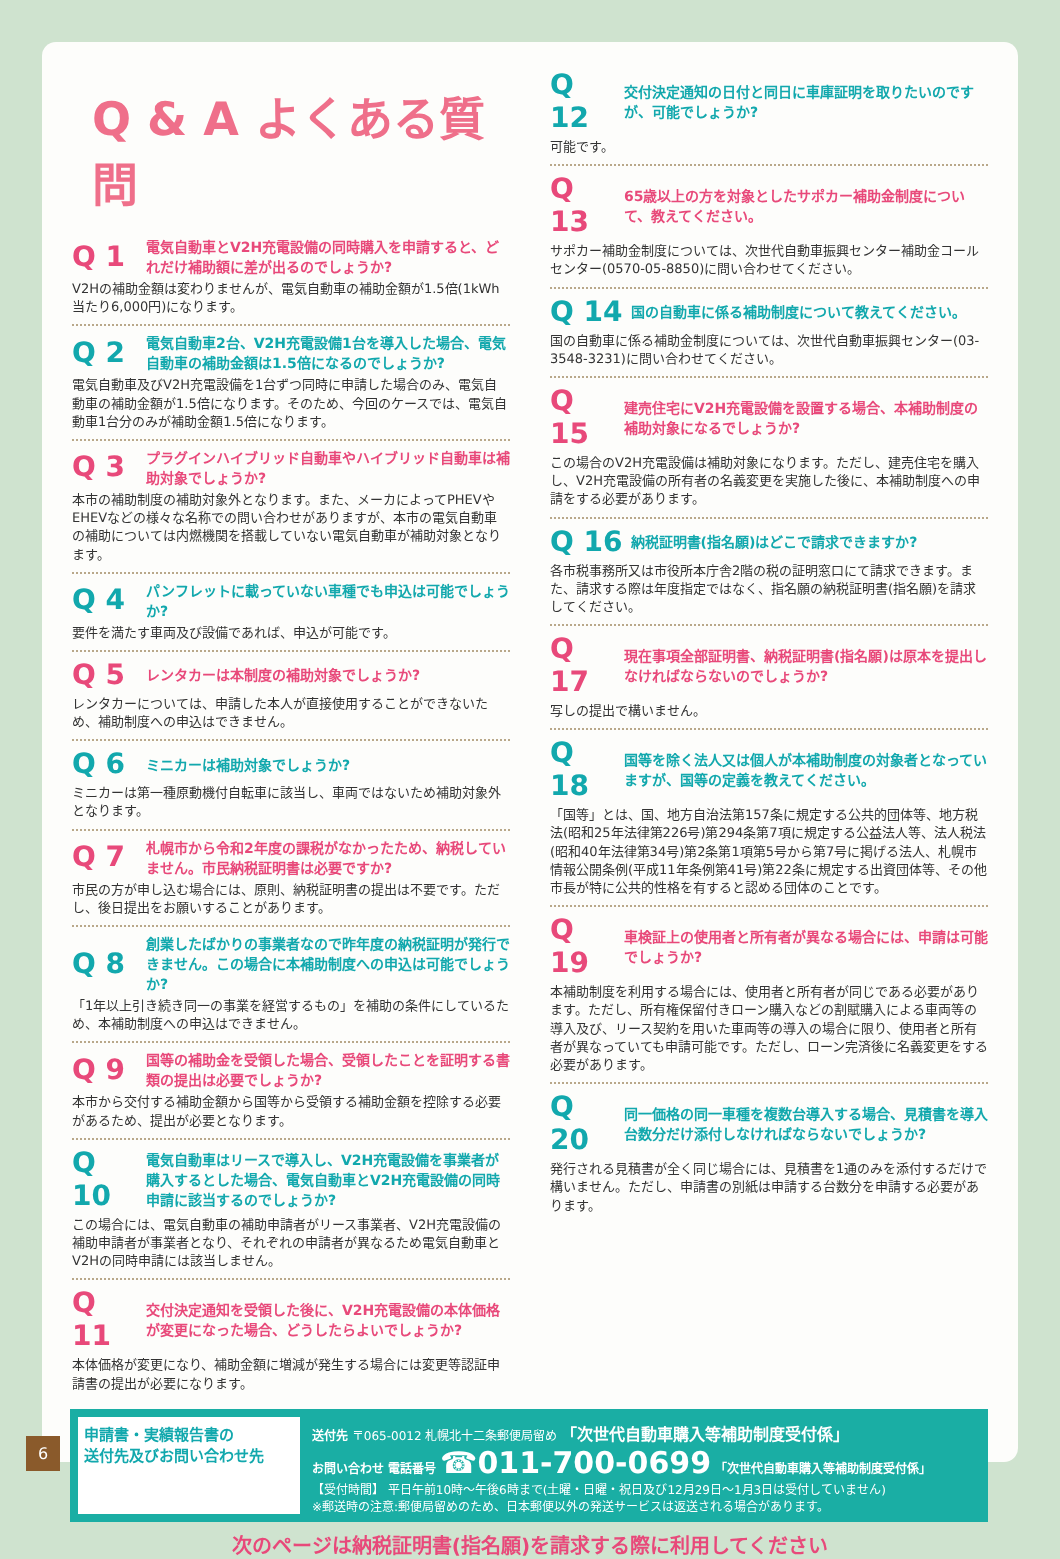Q & A よくある質問
Q 1 電気自動車とV2H充電設備の同時購入を申請すると、どれだけ補助額に差が出るのでしょうか?
V2Hの補助金額は変わりませんが、電気自動車の補助金額が1.5倍(1kWh当たり6,000円)になります。
Q 2 電気自動車2台、V2H充電設備1台を導入した場合、電気自動車の補助金額は1.5倍になるのでしょうか?
電気自動車及びV2H充電設備を1台ずつ同時に申請した場合のみ、電気自動車の補助金額が1.5倍になります。そのため、今回のケースでは、電気自動車1台分のみが補助金額1.5倍になります。
Q 3 プラグインハイブリッド自動車やハイブリッド自動車は補助対象でしょうか?
本市の補助制度の補助対象外となります。また、メーカによってPHEVやEHEVなどの様々な名称での問い合わせがありますが、本市の電気自動車の補助については内燃機関を搭載していない電気自動車が補助対象となります。
Q 4 パンフレットに載っていない車種でも申込は可能でしょうか?
要件を満たす車両及び設備であれば、申込が可能です。
Q 5 レンタカーは本制度の補助対象でしょうか?
レンタカーについては、申請した本人が直接使用することができないため、補助制度への申込はできません。
Q 6 ミニカーは補助対象でしょうか?
ミニカーは第一種原動機付自転車に該当し、車両ではないため補助対象外となります。
Q 7 札幌市から令和2年度の課税がなかったため、納税していません。市民納税証明書は必要ですか?
市民の方が申し込む場合には、原則、納税証明書の提出は不要です。ただし、後日提出をお願いすることがあります。
Q 8 創業したばかりの事業者なので昨年度の納税証明が発行できません。この場合に本補助制度への申込は可能でしょうか?
「1年以上引き続き同一の事業を経営するもの」を補助の条件にしているため、本補助制度への申込はできません。
Q 9 国等の補助金を受領した場合、受領したことを証明する書類の提出は必要でしょうか?
本市から交付する補助金額から国等から受領する補助金額を控除する必要があるため、提出が必要となります。
Q 10 電気自動車はリースで導入し、V2H充電設備を事業者が購入するとした場合、電気自動車とV2H充電設備の同時申請に該当するのでしょうか?
この場合には、電気自動車の補助申請者がリース事業者、V2H充電設備の補助申請者が事業者となり、それぞれの申請者が異なるため電気自動車とV2Hの同時申請には該当しません。
Q 11 交付決定通知を受領した後に、V2H充電設備の本体価格が変更になった場合、どうしたらよいでしょうか?
本体価格が変更になり、補助金額に増減が発生する場合には変更等認証申請書の提出が必要になります。
Q 12 交付決定通知の日付と同日に車庫証明を取りたいのですが、可能でしょうか?
可能です。
Q 13 65歳以上の方を対象としたサポカー補助金制度について、教えてください。
サポカー補助金制度については、次世代自動車振興センター補助金コールセンター(0570-05-8850)に問い合わせてください。
Q 14 国の自動車に係る補助制度について教えてください。
国の自動車に係る補助金制度については、次世代自動車振興センター(03-3548-3231)に問い合わせてください。
Q 15 建売住宅にV2H充電設備を設置する場合、本補助制度の補助対象になるでしょうか?
この場合のV2H充電設備は補助対象になります。ただし、建売住宅を購入し、V2H充電設備の所有者の名義変更を実施した後に、本補助制度への申請をする必要があります。
Q 16 納税証明書(指名願)はどこで請求できますか?
各市税事務所又は市役所本庁舎2階の税の証明窓口にて請求できます。また、請求する際は年度指定ではなく、指名願の納税証明書(指名願)を請求してください。
Q 17 現在事項全部証明書、納税証明書(指名願)は原本を提出しなければならないのでしょうか?
写しの提出で構いません。
Q 18 国等を除く法人又は個人が本補助制度の対象者となっていますが、国等の定義を教えてください。
「国等」とは、国、地方自治法第157条に規定する公共的団体等、地方税法(昭和25年法律第226号)第294条第7項に規定する公益法人等、法人税法(昭和40年法律第34号)第2条第1項第5号から第7号に掲げる法人、札幌市情報公開条例(平成11年条例第41号)第22条に規定する出資団体等、その他市長が特に公共的性格を有すると認める団体のことです。
Q 19 車検証上の使用者と所有者が異なる場合には、申請は可能でしょうか?
本補助制度を利用する場合には、使用者と所有者が同じである必要があります。ただし、所有権保留付きローン購入などの割賦購入による車両等の導入及び、リース契約を用いた車両等の導入の場合に限り、使用者と所有者が異なっていても申請可能です。ただし、ローン完済後に名義変更をする必要があります。
Q 20 同一価格の同一車種を複数台導入する場合、見積書を導入台数分だけ添付しなければならないでしょうか?
発行される見積書が全く同じ場合には、見積書を1通のみを添付するだけで構いません。ただし、申請書の別紙は申請する台数分を申請する必要があります。
申請書・実績報告書の
送付先及びお問い合わせ先
送付先 〒065-0012 札幌北十二条郵便局留め 「次世代自動車購入等補助制度受付係」
お問い合わせ 電話番号 ☎011-700-0699 「次世代自動車購入等補助制度受付係」
【受付時間】 平日午前10時～午後6時まで(土曜・日曜・祝日及び12月29日～1月3日は受付していません)
※郵送時の注意:郵便局留めのため、日本郵便以外の発送サービスは返送される場合があります。
次のページは納税証明書(指名願)を請求する際に利用してください
6